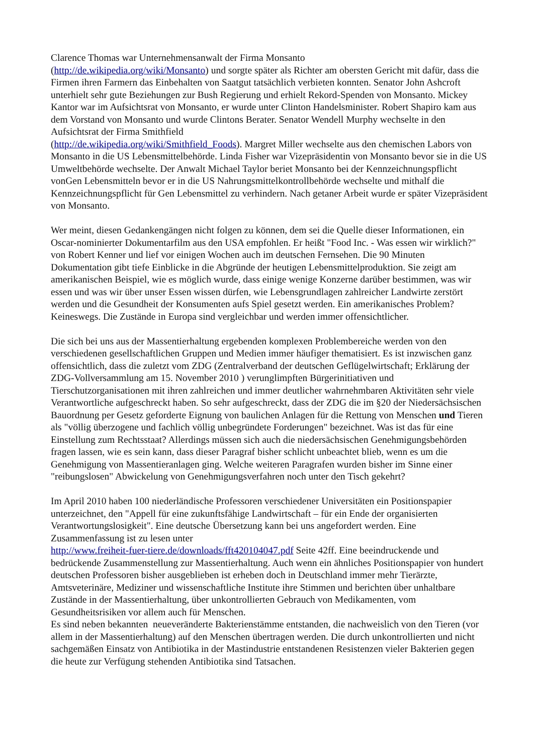Clarence Thomas war Unternehmensanwalt der Firma Monsanto
(http://de.wikipedia.org/wiki/Monsanto) und sorgte später als Richter am obersten Gericht mit dafür, dass die Firmen ihren Farmern das Einbehalten von Saatgut tatsächlich verbieten konnten. Senator John Ashcroft unterhielt sehr gute Beziehungen zur Bush Regierung und erhielt Rekord-Spenden von Monsanto. Mickey Kantor war im Aufsichtsrat von Monsanto, er wurde unter Clinton Handelsminister. Robert Shapiro kam aus dem Vorstand von Monsanto und wurde Clintons Berater. Senator Wendell Murphy wechselte in den Aufsichtsrat der Firma Smithfield
(http://de.wikipedia.org/wiki/Smithfield_Foods). Margret Miller wechselte aus den chemischen Labors von Monsanto in die US Lebensmittelbehörde. Linda Fisher war Vizepräsidentin von Monsanto bevor sie in die US Umweltbehörde wechselte. Der Anwalt Michael Taylor beriet Monsanto bei der Kennzeichnungspflicht vonGen Lebensmitteln bevor er in die US Nahrungsmittelkontrollbehörde wechselte und mithalf die Kennzeichnungspflicht für Gen Lebensmittel zu verhindern. Nach getaner Arbeit wurde er später Vizepräsident von Monsanto.
Wer meint, diesen Gedankengängen nicht folgen zu können, dem sei die Quelle dieser Informationen, ein Oscar-nominierter Dokumentarfilm aus den USA empfohlen. Er heißt "Food Inc. - Was essen wir wirklich?" von Robert Kenner und lief vor einigen Wochen auch im deutschen Fernsehen. Die 90 Minuten Dokumentation gibt tiefe Einblicke in die Abgründe der heutigen Lebensmittelproduktion. Sie zeigt am amerikanischen Beispiel, wie es möglich wurde, dass einige wenige Konzerne darüber bestimmen, was wir essen und was wir über unser Essen wissen dürfen, wie Lebensgrundlagen zahlreicher Landwirte zerstört werden und die Gesundheit der Konsumenten aufs Spiel gesetzt werden. Ein amerikanisches Problem? Keineswegs. Die Zustände in Europa sind vergleichbar und werden immer offensichtlicher.
Die sich bei uns aus der Massentierhaltung ergebenden komplexen Problembereiche werden von den verschiedenen gesellschaftlichen Gruppen und Medien immer häufiger thematisiert. Es ist inzwischen ganz offensichtlich, dass die zuletzt vom ZDG (Zentralverband der deutschen Geflügelwirtschaft; Erklärung der ZDG-Vollversammlung am 15. November 2010 ) verunglimpften Bürgerinitiativen und Tierschutzorganisationen mit ihren zahlreichen und immer deutlicher wahrnehmbaren Aktivitäten sehr viele Verantwortliche aufgeschreckt haben. So sehr aufgeschreckt, dass der ZDG die im §20 der Niedersächsischen Bauordnung per Gesetz geforderte Eignung von baulichen Anlagen für die Rettung von Menschen und Tieren als "völlig überzogene und fachlich völlig unbegründete Forderungen" bezeichnet. Was ist das für eine Einstellung zum Rechtsstaat? Allerdings müssen sich auch die niedersächsischen Genehmigungsbehörden fragen lassen, wie es sein kann, dass dieser Paragraf bisher schlicht unbeachtet blieb, wenn es um die Genehmigung von Massentieranlagen ging. Welche weiteren Paragrafen wurden bisher im Sinne einer "reibungslosen" Abwickelung von Genehmigungsverfahren noch unter den Tisch gekehrt?
Im April 2010 haben 100 niederländische Professoren verschiedener Universitäten ein Positionspapier unterzeichnet, den "Appell für eine zukunftsfähige Landwirtschaft – für ein Ende der organisierten Verantwortungslosigkeit". Eine deutsche Übersetzung kann bei uns angefordert werden. Eine Zusammenfassung ist zu lesen unter
http://www.freiheit-fuer-tiere.de/downloads/fft420104047.pdf Seite 42ff. Eine beeindruckende und bedrückende Zusammenstellung zur Massentierhaltung. Auch wenn ein ähnliches Positionspapier von hundert deutschen Professoren bisher ausgeblieben ist erheben doch in Deutschland immer mehr Tierärzte, Amtsveterinäre, Mediziner und wissenschaftliche Institute ihre Stimmen und berichten über unhaltbare Zustände in der Massentierhaltung, über unkontrollierten Gebrauch von Medikamenten, vom Gesundheitsrisiken vor allem auch für Menschen.
Es sind neben bekannten neueveränderte Bakterienstämme entstanden, die nachweislich von den Tieren (vor allem in der Massentierhaltung) auf den Menschen übertragen werden. Die durch unkontrollierten und nicht sachgemäßen Einsatz von Antibiotika in der Mastindustrie entstandenen Resistenzen vieler Bakterien gegen die heute zur Verfügung stehenden Antibiotika sind Tatsachen.